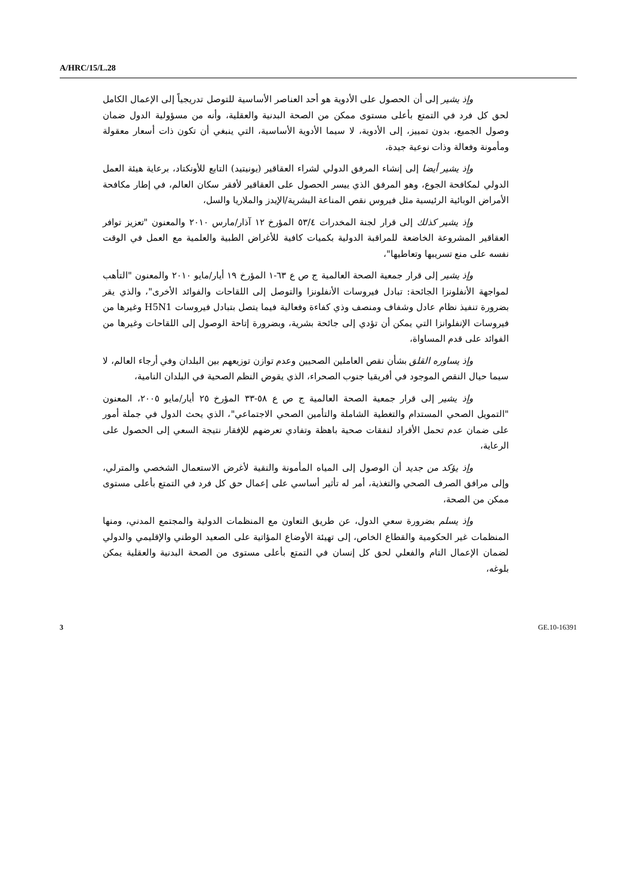A/HRC/15/L.28
وإذ يشير إلى أن الحصول على الأدوية هو أحد العناصر الأساسية للتوصل تدريجياً إلى الإعمال الكامل لحق كل فرد في التمتع بأعلى مستوى ممكن من الصحة البدنية والعقلية، وأنه من مسؤولية الدول ضمان وصول الجميع، بدون تمييز، إلى الأدوية، لا سيما الأدوية الأساسية، التي ينبغي أن تكون ذات أسعار معقولة ومأمونة وفعالة وذات نوعية جيدة،
وإذ يشير أيضا إلى إنشاء المرفق الدولي لشراء العقاقير (يونيتيد) التابع للأونكتاد، برعاية هيئة العمل الدولي لمكافحة الجوع، وهو المرفق الذي ييسر الحصول على العقاقير لأفقر سكان العالم، في إطار مكافحة الأمراض الوبائية الرئيسية مثل فيروس نقص المناعة البشرية/الإيدز والملاريا والسل،
وإذ يشير كذلك إلى قرار لجنة المخدرات ٥٣/٤ المؤرخ ١٢ آذار/مارس ٢٠١٠ والمعنون "تعزيز توافر العقاقير المشروعة الخاضعة للمراقبة الدولية بكميات كافية للأغراض الطبية والعلمية مع العمل في الوقت نفسه على منع تسريبها وتعاطيها"،
وإذ يشير إلى قرار جمعية الصحة العالمية ج ص ع ٦٣-١ المؤرخ ١٩ أيار/مايو ٢٠١٠ والمعنون "التأهب لمواجهة الأنفلونزا الجائحة: تبادل فيروسات الأنفلونزا والتوصل إلى اللقاحات والفوائد الأخرى"، والذي يقر بضرورة تنفيذ نظام عادل وشفاف ومنصف وذي كفاءة وفعالية فيما يتصل بتبادل فيروسات H5N1 وغيرها من فيروسات الإنفلوانزا التي يمكن أن تؤدي إلى جائحة بشرية، وبضرورة إتاحة الوصول إلى اللقاحات وغيرها من الفوائد على قدم المساواة،
وإذ يساوره القلق بشأن نقص العاملين الصحيين وعدم توازن توزيعهم بين البلدان وفي أرجاء العالم، لا سيما حيال النقص الموجود في أفريقيا جنوب الصحراء، الذي يقوض النظم الصحية في البلدان النامية،
وإذ يشير إلى قرار جمعية الصحة العالمية ج ص ع ٥٨-٣٣ المؤرخ ٢٥ أيار/مايو ٢٠٠٥، المعنون "التمويل الصحي المستدام والتغطية الشاملة والتأمين الصحي الاجتماعي"، الذي يحث الدول في جملة أمور على ضمان عدم تحمل الأفراد لنفقات صحية باهظة وتفادي تعرضهم للإفقار نتيجة السعي إلى الحصول على الرعاية،
وإذ يؤكد من جديد أن الوصول إلى المياه المأمونة والنقية لأغرض الاستعمال الشخصي والمترلي، وإلى مرافق الصرف الصحي والتغذية، أمر له تأثير أساسي على إعمال حق كل فرد في التمتع بأعلى مستوى ممكن من الصحة،
وإذ يسلم بضرورة سعي الدول، عن طريق التعاون مع المنظمات الدولية والمجتمع المدني، ومنها المنظمات غير الحكومية والقطاع الخاص، إلى تهيئة الأوضاع المؤاتية على الصعيد الوطني والإقليمي والدولي لضمان الإعمال التام والفعلي لحق كل إنسان في التمتع بأعلى مستوى من الصحة البدنية والعقلية يمكن بلوغه،
3 GE.10-16391